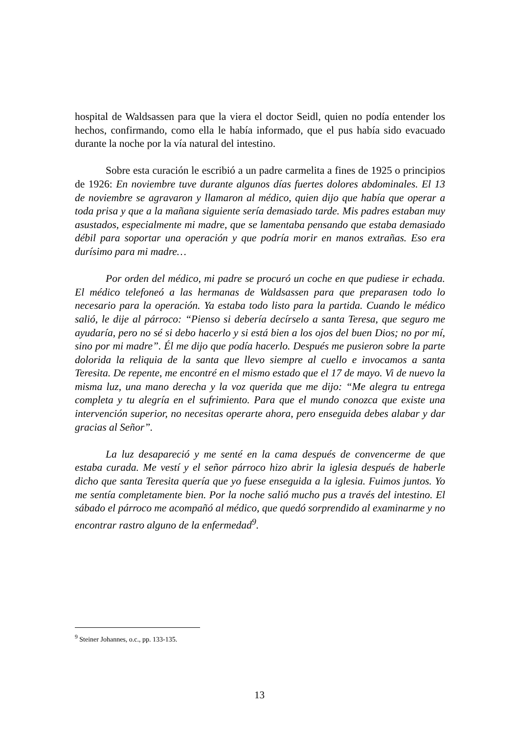hospital de Waldsassen para que la viera el doctor Seidl, quien no podía entender los hechos, confirmando, como ella le había informado, que el pus había sido evacuado durante la noche por la vía natural del intestino.
Sobre esta curación le escribió a un padre carmelita a fines de 1925 o principios de 1926: En noviembre tuve durante algunos días fuertes dolores abdominales. El 13 de noviembre se agravaron y llamaron al médico, quien dijo que había que operar a toda prisa y que a la mañana siguiente sería demasiado tarde. Mis padres estaban muy asustados, especialmente mi madre, que se lamentaba pensando que estaba demasiado débil para soportar una operación y que podría morir en manos extrañas. Eso era durísimo para mi madre…
Por orden del médico, mi padre se procuró un coche en que pudiese ir echada. El médico telefoneó a las hermanas de Waldsassen para que preparasen todo lo necesario para la operación. Ya estaba todo listo para la partida. Cuando le médico salió, le dije al párroco: “Pienso si debería decírselo a santa Teresa, que seguro me ayudaría, pero no sé si debo hacerlo y si está bien a los ojos del buen Dios; no por mí, sino por mi madre”. Él me dijo que podía hacerlo. Después me pusieron sobre la parte dolorida la reliquia de la santa que llevo siempre al cuello e invocamos a santa Teresita. De repente, me encontré en el mismo estado que el 17 de mayo. Vi de nuevo la misma luz, una mano derecha y la voz querida que me dijo: “Me alegra tu entrega completa y tu alegría en el sufrimiento. Para que el mundo conozca que existe una intervención superior, no necesitas operarte ahora, pero enseguida debes alabar y dar gracias al Señor”.
La luz desapareció y me senté en la cama después de convencerme de que estaba curada. Me vestí y el señor párroco hizo abrir la iglesia después de haberle dicho que santa Teresita quería que yo fuese enseguida a la iglesia. Fuimos juntos. Yo me sentía completamente bien. Por la noche salió mucho pus a través del intestino. El sábado el párroco me acompañó al médico, que quedó sorprendido al examinarme y no encontrar rastro alguno de la enfermedad<sup>9</sup>.
<sup>9</sup> Steiner Johannes, o.c., pp. 133-135.
13